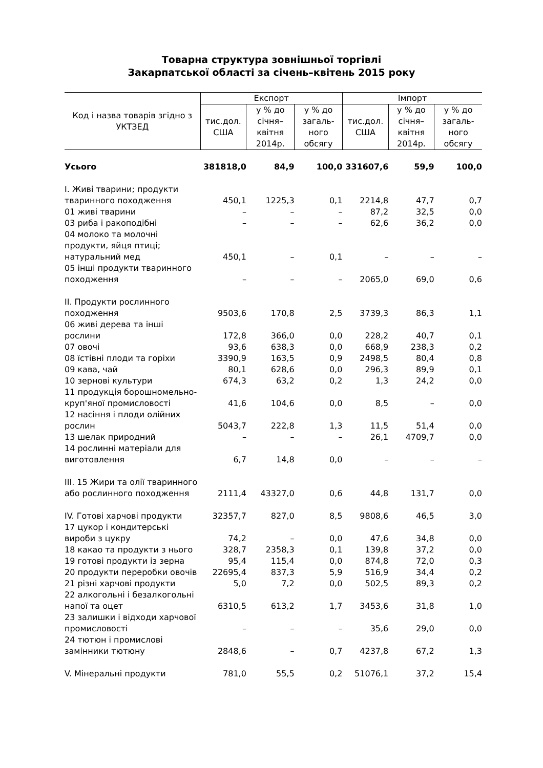Товарна структура зовнішньої торгівлі
Закарпатської області за січень–квітень 2015 року
| Код і назва товарів згідно з УКТЗЕД | Експорт | | | Імпорт | | |
| --- | --- | --- | --- | --- | --- | --- |
| | тис.дол. США | у % до січня–квітня 2014р. | у % до загаль-ного обсягу | тис.дол. США | у % до січня–квітня 2014р. | у % до загаль-ного обсягу |
| Усього | 381818,0 | 84,9 | 100,0 | 331607,6 | 59,9 | 100,0 |
| I. Живі тварини; продукти тваринного походження | 450,1 | 1225,3 | 0,1 | 2214,8 | 47,7 | 0,7 |
| 01 живі тварини | – | – | – | 87,2 | 32,5 | 0,0 |
| 03 риба і ракоподібні | – | – | – | 62,6 | 36,2 | 0,0 |
| 04 молоко та молочні продукти, яйця птиці; натуральний мед | 450,1 | – | 0,1 | – | – | – |
| 05 інші продукти тваринного походження | – | – | – | 2065,0 | 69,0 | 0,6 |
| II. Продукти рослинного походження | 9503,6 | 170,8 | 2,5 | 3739,3 | 86,3 | 1,1 |
| 06 живі дерева та інші рослини | 172,8 | 366,0 | 0,0 | 228,2 | 40,7 | 0,1 |
| 07 овочі | 93,6 | 638,3 | 0,0 | 668,9 | 238,3 | 0,2 |
| 08 їстівні плоди та горіхи | 3390,9 | 163,5 | 0,9 | 2498,5 | 80,4 | 0,8 |
| 09 кава, чай | 80,1 | 628,6 | 0,0 | 296,3 | 89,9 | 0,1 |
| 10 зернові культури | 674,3 | 63,2 | 0,2 | 1,3 | 24,2 | 0,0 |
| 11 продукція борошномельно-круп'яної промисловості | 41,6 | 104,6 | 0,0 | 8,5 | – | 0,0 |
| 12 насіння і плоди олійних рослин | 5043,7 | 222,8 | 1,3 | 11,5 | 51,4 | 0,0 |
| 13 шелак природний | – | – | – | 26,1 | 4709,7 | 0,0 |
| 14 рослинні матеріали для виготовлення | 6,7 | 14,8 | 0,0 | – | – | – |
| III. 15 Жири та олії тваринного або рослинного походження | 2111,4 | 43327,0 | 0,6 | 44,8 | 131,7 | 0,0 |
| IV. Готові харчові продукти | 32357,7 | 827,0 | 8,5 | 9808,6 | 46,5 | 3,0 |
| 17 цукор і кондитерські вироби з цукру | 74,2 | – | 0,0 | 47,6 | 34,8 | 0,0 |
| 18 какао та продукти з нього | 328,7 | 2358,3 | 0,1 | 139,8 | 37,2 | 0,0 |
| 19 готові продукти із зерна | 95,4 | 115,4 | 0,0 | 874,8 | 72,0 | 0,3 |
| 20 продукти переробки овочів | 22695,4 | 837,3 | 5,9 | 516,9 | 34,4 | 0,2 |
| 21 різні харчові продукти | 5,0 | 7,2 | 0,0 | 502,5 | 89,3 | 0,2 |
| 22 алкогольні і безалкогольні напої та оцет | 6310,5 | 613,2 | 1,7 | 3453,6 | 31,8 | 1,0 |
| 23 залишки і відходи харчової промисловості | – | – | – | 35,6 | 29,0 | 0,0 |
| 24 тютюн і промислові замінники тютюну | 2848,6 | – | 0,7 | 4237,8 | 67,2 | 1,3 |
| V. Мінеральні продукти | 781,0 | 55,5 | 0,2 | 51076,1 | 37,2 | 15,4 |